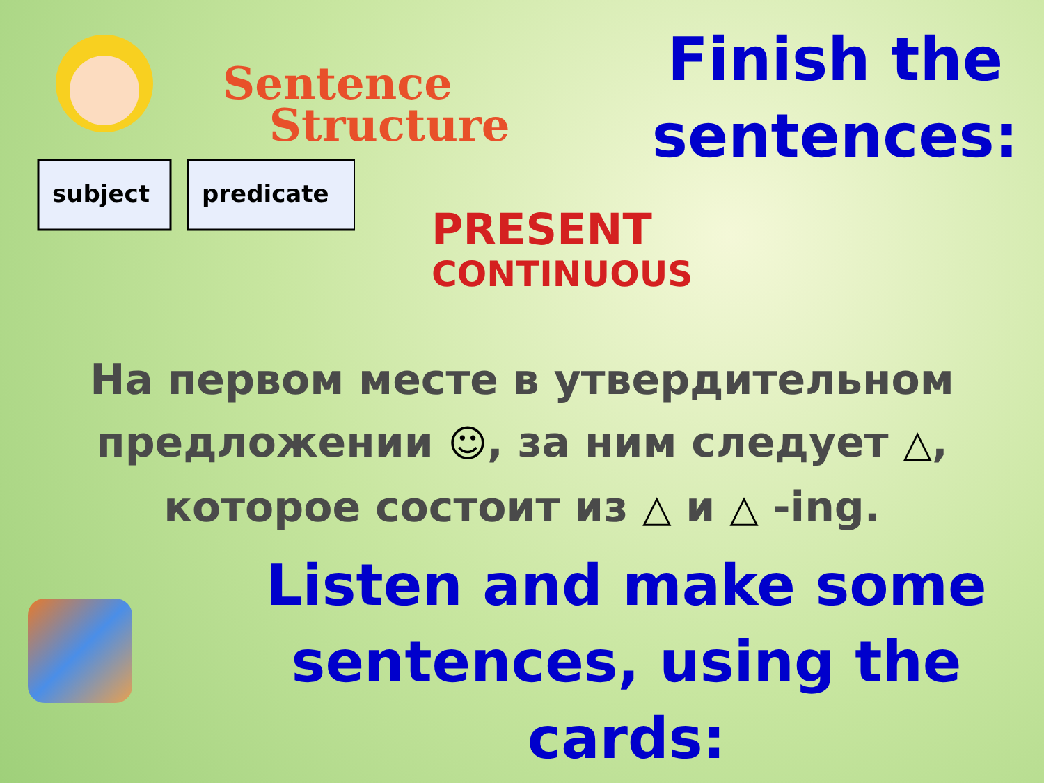subject
predicate
Sentence
Structure
PRESENT
CONTINUOUS
Finish the sentences:
На первом месте в утвердительном
предложении ☺, за ним следует △,
которое состоит из △ и △ -ing.
Listen and make some sentences, using the cards: